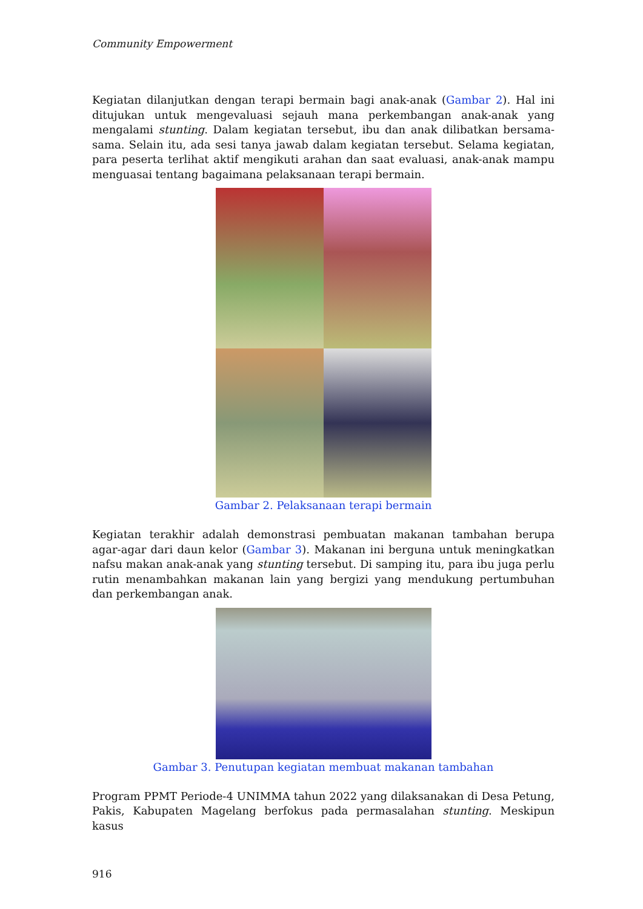Community Empowerment
Kegiatan dilanjutkan dengan terapi bermain bagi anak-anak (Gambar 2). Hal ini ditujukan untuk mengevaluasi sejauh mana perkembangan anak-anak yang mengalami stunting. Dalam kegiatan tersebut, ibu dan anak dilibatkan bersama-sama. Selain itu, ada sesi tanya jawab dalam kegiatan tersebut. Selama kegiatan, para peserta terlihat aktif mengikuti arahan dan saat evaluasi, anak-anak mampu menguasai tentang bagaimana pelaksanaan terapi bermain.
Gambar 2. Pelaksanaan terapi bermain
Kegiatan terakhir adalah demonstrasi pembuatan makanan tambahan berupa agar-agar dari daun kelor (Gambar 3). Makanan ini berguna untuk meningkatkan nafsu makan anak-anak yang stunting tersebut. Di samping itu, para ibu juga perlu rutin menambahkan makanan lain yang bergizi yang mendukung pertumbuhan dan perkembangan anak.
Gambar 3. Penutupan kegiatan membuat makanan tambahan
Program PPMT Periode-4 UNIMMA tahun 2022 yang dilaksanakan di Desa Petung, Pakis, Kabupaten Magelang berfokus pada permasalahan stunting. Meskipun kasus
916